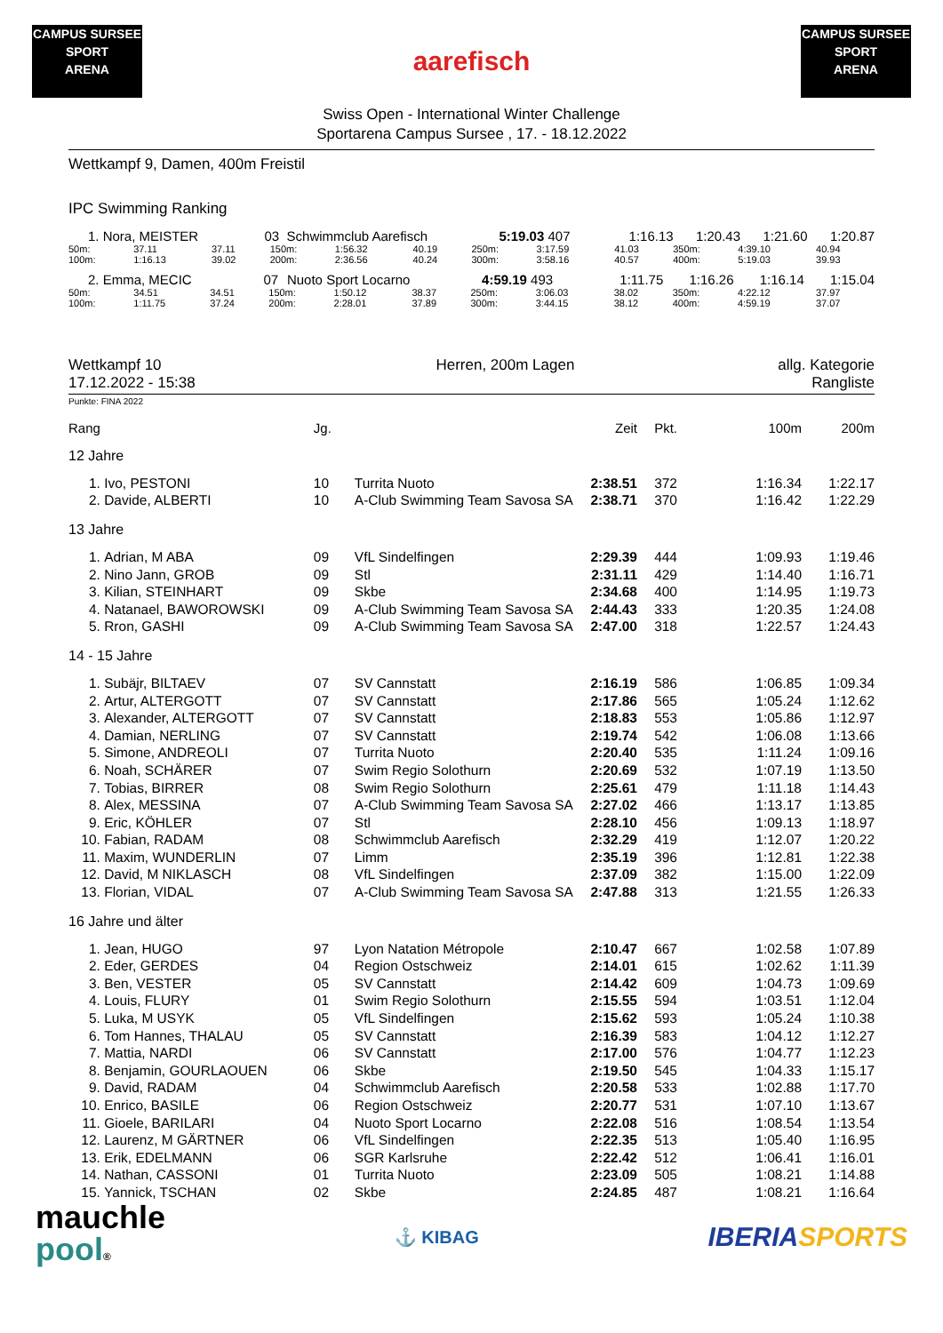CAMPUS SURSEE
SPORT
ARENA
aarefisch
CAMPUS SURSEE
SPORT
ARENA
Swiss Open - International Winter Challenge
Sportarena Campus Sursee , 17. - 18.12.2022
Wettkampf 9, Damen, 400m Freistil
IPC Swimming Ranking
| 1. Nora, MEISTER | 03 | Schwimmclub Aarefisch | 5:19.03 407 | 1:16.13 | 1:20.43 | 1:21.60 | 1:20.87 |
| 50m: | 37.11 | 37.11 | 150m: | 1:56.32 | 40.19 | 250m: | 3:17.59 | 41.03 | 350m: | 4:39.10 | 40.94 |
| 100m: | 1:16.13 | 39.02 | 200m: | 2:36.56 | 40.24 | 300m: | 3:58.16 | 40.57 | 400m: | 5:19.03 | 39.93 |
| 2. Emma, MECIC | 07 | Nuoto Sport Locarno | 4:59.19 493 | 1:11.75 | 1:16.26 | 1:16.14 | 1:15.04 |
| 50m: | 34.51 | 34.51 | 150m: | 1:50.12 | 38.37 | 250m: | 3:06.03 | 38.02 | 350m: | 4:22.12 | 37.97 |
| 100m: | 1:11.75 | 37.24 | 200m: | 2:28.01 | 37.89 | 300m: | 3:44.15 | 38.12 | 400m: | 4:59.19 | 37.07 |
| Wettkampf 10 17.12.2022 - 15:38 | Herren, 200m Lagen | allg. Kategorie Rangliste |
Punkte: FINA 2022
| Rang | | Jg. | | Zeit | Pkt. | 100m | 200m |
| --- | --- | --- | --- | --- | --- | --- | --- |
| 12 Jahre | | | | | | | |
| 1. | Ivo, PESTONI | 10 | Turrita Nuoto | 2:38.51 | 372 | 1:16.34 | 1:22.17 |
| 2. | Davide, ALBERTI | 10 | A-Club Swimming Team Savosa SA | 2:38.71 | 370 | 1:16.42 | 1:22.29 |
| 13 Jahre | | | | | | | |
| 1. | Adrian, M ABA | 09 | VfL Sindelfingen | 2:29.39 | 444 | 1:09.93 | 1:19.46 |
| 2. | Nino Jann, GROB | 09 | Stl | 2:31.11 | 429 | 1:14.40 | 1:16.71 |
| 3. | Kilian, STEINHART | 09 | Skbe | 2:34.68 | 400 | 1:14.95 | 1:19.73 |
| 4. | Natanael, BAWOROWSKI | 09 | A-Club Swimming Team Savosa SA | 2:44.43 | 333 | 1:20.35 | 1:24.08 |
| 5. | Rron, GASHI | 09 | A-Club Swimming Team Savosa SA | 2:47.00 | 318 | 1:22.57 | 1:24.43 |
| 14 - 15 Jahre | | | | | | | |
| 1. | Subäjr, BILTAEV | 07 | SV Cannstatt | 2:16.19 | 586 | 1:06.85 | 1:09.34 |
| 2. | Artur, ALTERGOTT | 07 | SV Cannstatt | 2:17.86 | 565 | 1:05.24 | 1:12.62 |
| 3. | Alexander, ALTERGOTT | 07 | SV Cannstatt | 2:18.83 | 553 | 1:05.86 | 1:12.97 |
| 4. | Damian, NERLING | 07 | SV Cannstatt | 2:19.74 | 542 | 1:06.08 | 1:13.66 |
| 5. | Simone, ANDREOLI | 07 | Turrita Nuoto | 2:20.40 | 535 | 1:11.24 | 1:09.16 |
| 6. | Noah, SCHÄRER | 07 | Swim Regio Solothurn | 2:20.69 | 532 | 1:07.19 | 1:13.50 |
| 7. | Tobias, BIRRER | 08 | Swim Regio Solothurn | 2:25.61 | 479 | 1:11.18 | 1:14.43 |
| 8. | Alex, MESSINA | 07 | A-Club Swimming Team Savosa SA | 2:27.02 | 466 | 1:13.17 | 1:13.85 |
| 9. | Eric, KÖHLER | 07 | Stl | 2:28.10 | 456 | 1:09.13 | 1:18.97 |
| 10. | Fabian, RADAM | 08 | Schwimmclub Aarefisch | 2:32.29 | 419 | 1:12.07 | 1:20.22 |
| 11. | Maxim, WUNDERLIN | 07 | Limm | 2:35.19 | 396 | 1:12.81 | 1:22.38 |
| 12. | David, M NIKLASCH | 08 | VfL Sindelfingen | 2:37.09 | 382 | 1:15.00 | 1:22.09 |
| 13. | Florian, VIDAL | 07 | A-Club Swimming Team Savosa SA | 2:47.88 | 313 | 1:21.55 | 1:26.33 |
| 16 Jahre und älter | | | | | | | |
| 1. | Jean, HUGO | 97 | Lyon Natation Métropole | 2:10.47 | 667 | 1:02.58 | 1:07.89 |
| 2. | Eder, GERDES | 04 | Region Ostschweiz | 2:14.01 | 615 | 1:02.62 | 1:11.39 |
| 3. | Ben, VESTER | 05 | SV Cannstatt | 2:14.42 | 609 | 1:04.73 | 1:09.69 |
| 4. | Louis, FLURY | 01 | Swim Regio Solothurn | 2:15.55 | 594 | 1:03.51 | 1:12.04 |
| 5. | Luka, M USYK | 05 | VfL Sindelfingen | 2:15.62 | 593 | 1:05.24 | 1:10.38 |
| 6. | Tom Hannes, THALAU | 05 | SV Cannstatt | 2:16.39 | 583 | 1:04.12 | 1:12.27 |
| 7. | Mattia, NARDI | 06 | SV Cannstatt | 2:17.00 | 576 | 1:04.77 | 1:12.23 |
| 8. | Benjamin, GOURLAOUEN | 06 | Skbe | 2:19.50 | 545 | 1:04.33 | 1:15.17 |
| 9. | David, RADAM | 04 | Schwimmclub Aarefisch | 2:20.58 | 533 | 1:02.88 | 1:17.70 |
| 10. | Enrico, BASILE | 06 | Region Ostschweiz | 2:20.77 | 531 | 1:07.10 | 1:13.67 |
| 11. | Gioele, BARILARI | 04 | Nuoto Sport Locarno | 2:22.08 | 516 | 1:08.54 | 1:13.54 |
| 12. | Laurenz, M GÄRTNER | 06 | VfL Sindelfingen | 2:22.35 | 513 | 1:05.40 | 1:16.95 |
| 13. | Erik, EDELMANN | 06 | SGR Karlsruhe | 2:22.42 | 512 | 1:06.41 | 1:16.01 |
| 14. | Nathan, CASSONI | 01 | Turrita Nuoto | 2:23.09 | 505 | 1:08.21 | 1:14.88 |
| 15. | Yannick, TSCHAN | 02 | Skbe | 2:24.85 | 487 | 1:08.21 | 1:16.64 |
mauchle
pool®
⚓ KIBAG
IBERIA SPORTS